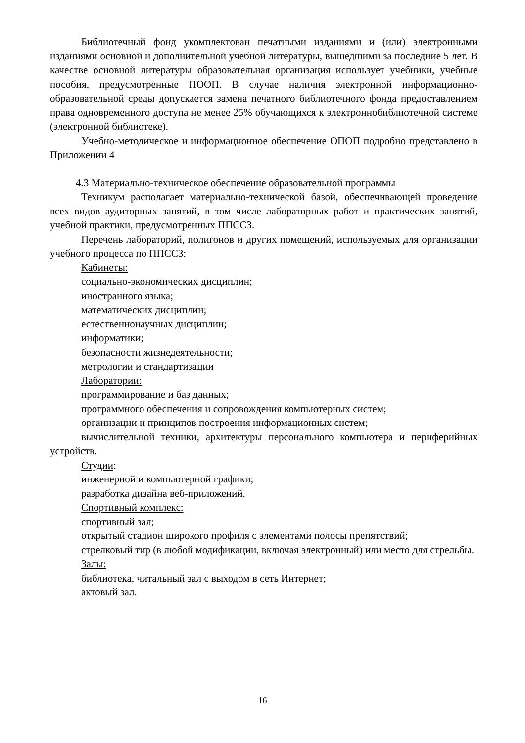Библиотечный фонд укомплектован печатными изданиями и (или) электронными изданиями основной и дополнительной учебной литературы, вышедшими за последние 5 лет. В качестве основной литературы образовательная организация использует учебники, учебные пособия, предусмотренные ПООП. В случае наличия электронной информационно- образовательной среды допускается замена печатного библиотечного фонда предоставлением права одновременного доступа не менее 25% обучающихся к электроннобиблиотечной системе (электронной библиотеке).
Учебно-методическое и информационное обеспечение ОПОП подробно представлено в Приложении 4
4.3 Материально-техническое обеспечение образовательной программы
Техникум располагает материально-технической базой, обеспечивающей проведение всех видов аудиторных занятий, в том числе лабораторных работ и практических занятий, учебной практики, предусмотренных ППССЗ.
Перечень лабораторий, полигонов и других помещений, используемых для организации учебного процесса по ППССЗ:
Кабинеты:
социально-экономических дисциплин;
иностранного языка;
математических дисциплин;
естественнонаучных дисциплин;
информатики;
безопасности жизнедеятельности;
метрологии и стандартизации
Лаборатории:
программирование и баз данных;
программного обеспечения и сопровождения компьютерных систем;
организации и принципов построения информационных систем;
вычислительной техники, архитектуры персонального компьютера и периферийных устройств.
Студии:
инженерной и компьютерной графики;
разработка дизайна веб-приложений.
Спортивный комплекс:
спортивный зал;
открытый стадион широкого профиля с элементами полосы препятствий;
стрелковый тир (в любой модификации, включая электронный) или место для стрельбы.
Залы:
библиотека, читальный зал с выходом в сеть Интернет;
актовый зал.
16